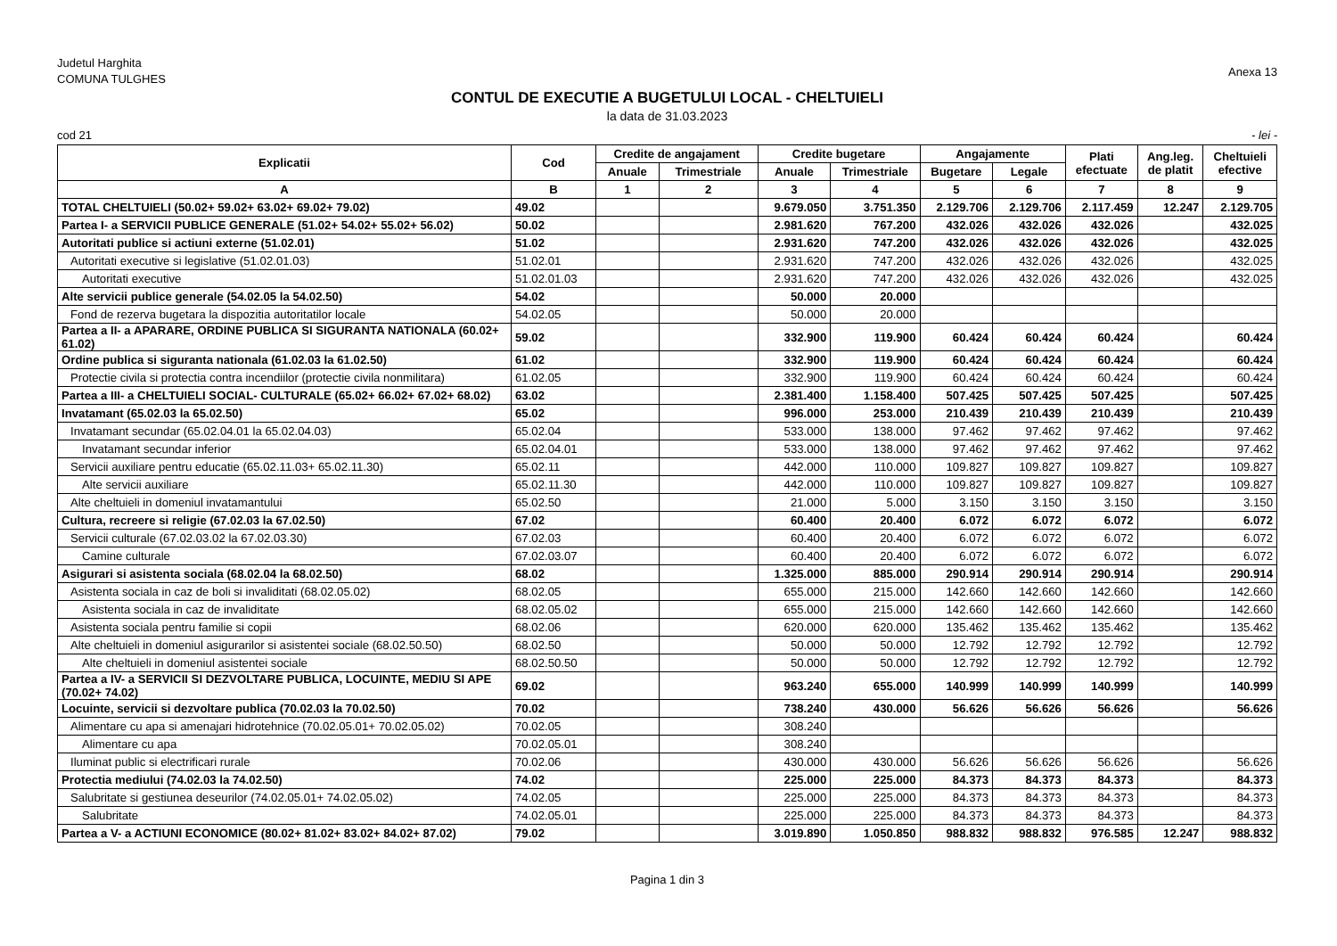Judetul Harghita
COMUNA TULGHES
Anexa 13
CONTUL DE EXECUTIE A BUGETULUI LOCAL - CHELTUIELI
la data de 31.03.2023
cod 21 - lei -
| Explicatii | Cod | Credite de angajament | | Credite bugetare | | Angajamente | | Plati efectuate | Ang.leg. de platit | Cheltuieli efective |
| --- | --- | --- | --- | --- | --- | --- | --- | --- | --- | --- |
| | | Anuale | Trimestriale | Anuale | Trimestriale | Bugetare | Legale | | | |
| A | B | 1 | 2 | 3 | 4 | 5 | 6 | 7 | 8 | 9 |
| TOTAL CHELTUIELI (50.02+ 59.02+ 63.02+ 69.02+ 79.02) | 49.02 | | | 9.679.050 | 3.751.350 | 2.129.706 | 2.129.706 | 2.117.459 | 12.247 | 2.129.705 |
| Partea I- a SERVICII PUBLICE GENERALE (51.02+ 54.02+ 55.02+ 56.02) | 50.02 | | | 2.981.620 | 767.200 | 432.026 | 432.026 | 432.026 | | 432.025 |
| Autoritati publice si actiuni externe (51.02.01) | 51.02 | | | 2.931.620 | 747.200 | 432.026 | 432.026 | 432.026 | | 432.025 |
| Autoritati executive si legislative (51.02.01.03) | 51.02.01 | | | 2.931.620 | 747.200 | 432.026 | 432.026 | 432.026 | | 432.025 |
| Autoritati executive | 51.02.01.03 | | | 2.931.620 | 747.200 | 432.026 | 432.026 | 432.026 | | 432.025 |
| Alte servicii publice generale (54.02.05 la 54.02.50) | 54.02 | | | 50.000 | 20.000 | | | | | |
| Fond de rezerva bugetara la dispozitia autoritatilor locale | 54.02.05 | | | 50.000 | 20.000 | | | | | |
| Partea a II- a APARARE, ORDINE PUBLICA SI SIGURANTA NATIONALA (60.02+ 61.02) | 59.02 | | | 332.900 | 119.900 | 60.424 | 60.424 | 60.424 | | 60.424 |
| Ordine publica si siguranta nationala (61.02.03 la 61.02.50) | 61.02 | | | 332.900 | 119.900 | 60.424 | 60.424 | 60.424 | | 60.424 |
| Protectie civila si protectia contra incendiilor (protectie civila nonmilitara) | 61.02.05 | | | 332.900 | 119.900 | 60.424 | 60.424 | 60.424 | | 60.424 |
| Partea a III- a CHELTUIELI SOCIAL- CULTURALE (65.02+ 66.02+ 67.02+ 68.02) | 63.02 | | | 2.381.400 | 1.158.400 | 507.425 | 507.425 | 507.425 | | 507.425 |
| Invatamant (65.02.03 la 65.02.50) | 65.02 | | | 996.000 | 253.000 | 210.439 | 210.439 | 210.439 | | 210.439 |
| Invatamant secundar (65.02.04.01 la 65.02.04.03) | 65.02.04 | | | 533.000 | 138.000 | 97.462 | 97.462 | 97.462 | | 97.462 |
| Invatamant secundar inferior | 65.02.04.01 | | | 533.000 | 138.000 | 97.462 | 97.462 | 97.462 | | 97.462 |
| Servicii auxiliare pentru educatie (65.02.11.03+ 65.02.11.30) | 65.02.11 | | | 442.000 | 110.000 | 109.827 | 109.827 | 109.827 | | 109.827 |
| Alte servicii auxiliare | 65.02.11.30 | | | 442.000 | 110.000 | 109.827 | 109.827 | 109.827 | | 109.827 |
| Alte cheltuieli in domeniul invatamantului | 65.02.50 | | | 21.000 | 5.000 | 3.150 | 3.150 | 3.150 | | 3.150 |
| Cultura, recreere si religie (67.02.03 la 67.02.50) | 67.02 | | | 60.400 | 20.400 | 6.072 | 6.072 | 6.072 | | 6.072 |
| Servicii culturale (67.02.03.02 la 67.02.03.30) | 67.02.03 | | | 60.400 | 20.400 | 6.072 | 6.072 | 6.072 | | 6.072 |
| Camine culturale | 67.02.03.07 | | | 60.400 | 20.400 | 6.072 | 6.072 | 6.072 | | 6.072 |
| Asigurari si asistenta sociala (68.02.04 la 68.02.50) | 68.02 | | | 1.325.000 | 885.000 | 290.914 | 290.914 | 290.914 | | 290.914 |
| Asistenta sociala in caz de boli si invaliditati (68.02.05.02) | 68.02.05 | | | 655.000 | 215.000 | 142.660 | 142.660 | 142.660 | | 142.660 |
| Asistenta sociala in caz de invaliditate | 68.02.05.02 | | | 655.000 | 215.000 | 142.660 | 142.660 | 142.660 | | 142.660 |
| Asistenta sociala pentru familie si copii | 68.02.06 | | | 620.000 | 620.000 | 135.462 | 135.462 | 135.462 | | 135.462 |
| Alte cheltuieli in domeniul asigurarilor si asistentei sociale (68.02.50.50) | 68.02.50 | | | 50.000 | 50.000 | 12.792 | 12.792 | 12.792 | | 12.792 |
| Alte cheltuieli in domeniul asistentei sociale | 68.02.50.50 | | | 50.000 | 50.000 | 12.792 | 12.792 | 12.792 | | 12.792 |
| Partea a IV- a SERVICII SI DEZVOLTARE PUBLICA, LOCUINTE, MEDIU SI APE (70.02+ 74.02) | 69.02 | | | 963.240 | 655.000 | 140.999 | 140.999 | 140.999 | | 140.999 |
| Locuinte, servicii si dezvoltare publica (70.02.03 la 70.02.50) | 70.02 | | | 738.240 | 430.000 | 56.626 | 56.626 | 56.626 | | 56.626 |
| Alimentare cu apa si amenajari hidrotehnice (70.02.05.01+ 70.02.05.02) | 70.02.05 | | | 308.240 | | | | | | |
| Alimentare cu apa | 70.02.05.01 | | | 308.240 | | | | | | |
| Iluminat public si electrificari rurale | 70.02.06 | | | 430.000 | 430.000 | 56.626 | 56.626 | 56.626 | | 56.626 |
| Protectia mediului (74.02.03 la 74.02.50) | 74.02 | | | 225.000 | 225.000 | 84.373 | 84.373 | 84.373 | | 84.373 |
| Salubritate si gestiunea deseurilor (74.02.05.01+ 74.02.05.02) | 74.02.05 | | | 225.000 | 225.000 | 84.373 | 84.373 | 84.373 | | 84.373 |
| Salubritate | 74.02.05.01 | | | 225.000 | 225.000 | 84.373 | 84.373 | 84.373 | | 84.373 |
| Partea a V- a ACTIUNI ECONOMICE (80.02+ 81.02+ 83.02+ 84.02+ 87.02) | 79.02 | | | 3.019.890 | 1.050.850 | 988.832 | 988.832 | 976.585 | 12.247 | 988.832 |
Pagina 1 din 3